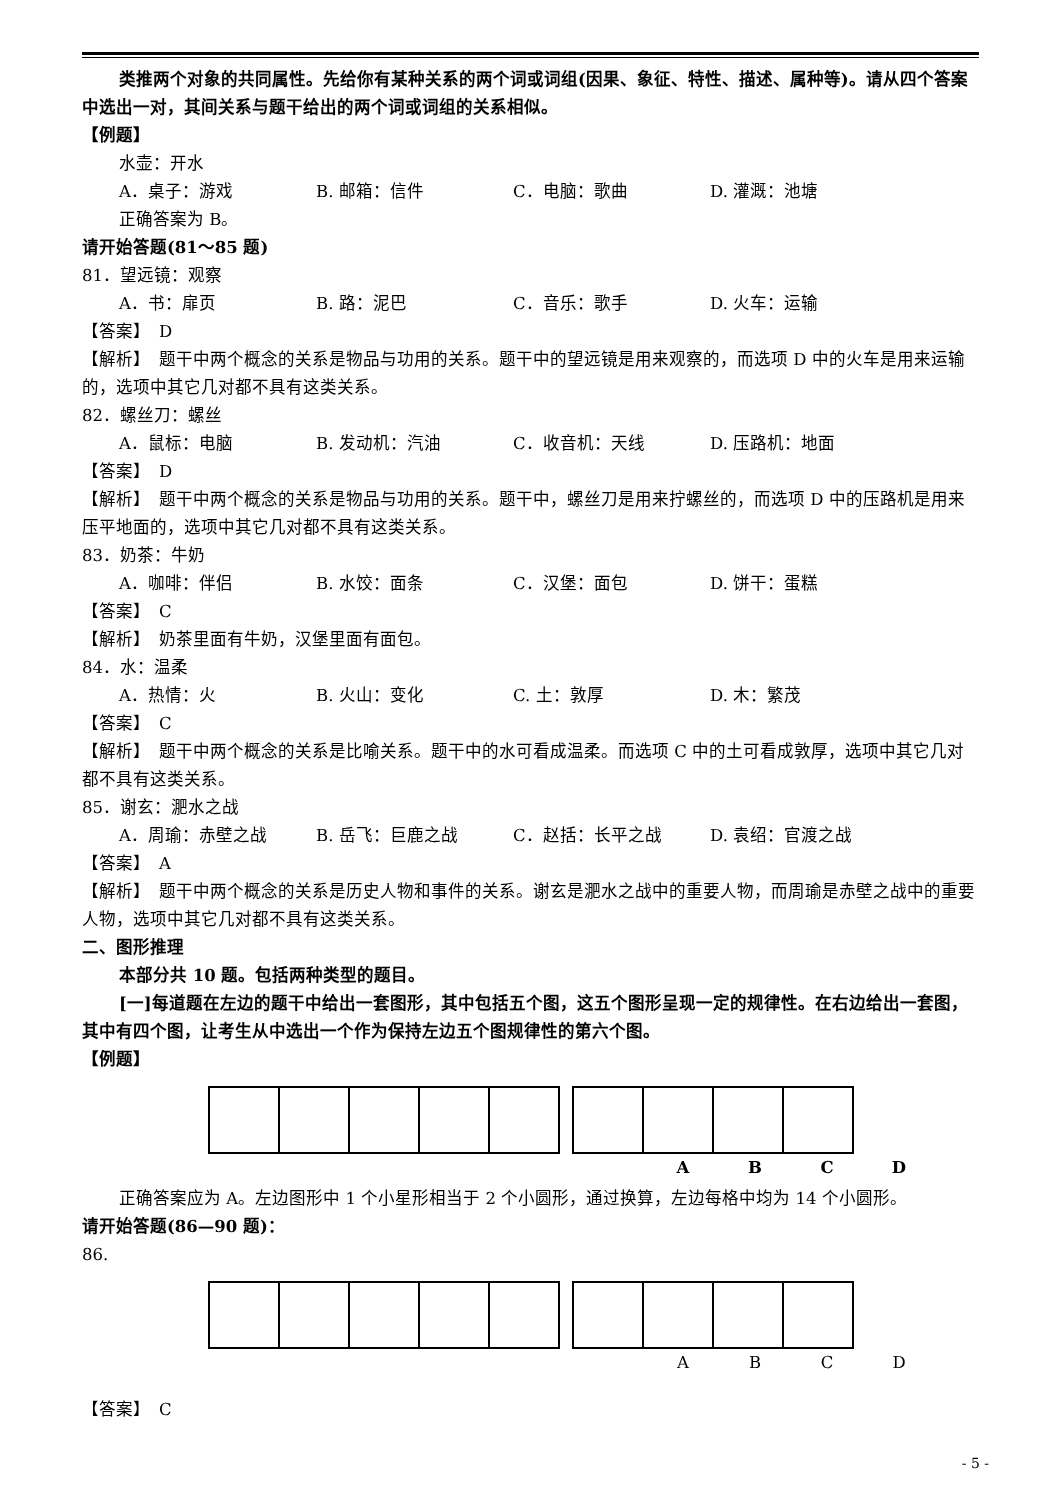类推两个对象的共同属性。先给你有某种关系的两个词或词组(因果、象征、特性、描述、属种等)。请从四个答案中选出一对，其间关系与题干给出的两个词或词组的关系相似。
【例题】
水壶：开水
A．桌子：游戏 B. 邮箱：信件 C．电脑：歌曲 D. 灌溉：池塘
正确答案为 B。
请开始答题(81～85 题)
81．望远镜：观察
A．书：扉页 B. 路：泥巴 C．音乐：歌手 D. 火车：运输
【答案】　D
【解析】　题干中两个概念的关系是物品与功用的关系。题干中的望远镜是用来观察的，而选项 D 中的火车是用来运输的，选项中其它几对都不具有这类关系。
82．螺丝刀：螺丝
A．鼠标：电脑 B. 发动机：汽油 C．收音机：天线 D. 压路机：地面
【答案】　D
【解析】　题干中两个概念的关系是物品与功用的关系。题干中，螺丝刀是用来拧螺丝的，而选项 D 中的压路机是用来压平地面的，选项中其它几对都不具有这类关系。
83．奶茶：牛奶
A．咖啡：伴侣 B. 水饺：面条 C．汉堡：面包 D. 饼干：蛋糕
【答案】　C
【解析】　奶茶里面有牛奶，汉堡里面有面包。
84．水：温柔
A．热情：火 B. 火山：变化 C. 土：敦厚 D. 木：繁茂
【答案】　C
【解析】　题干中两个概念的关系是比喻关系。题干中的水可看成温柔。而选项 C 中的土可看成敦厚，选项中其它几对都不具有这类关系。
85．谢玄：淝水之战
A．周瑜：赤壁之战 B. 岳飞：巨鹿之战 C．赵括：长平之战 D. 袁绍：官渡之战
【答案】　A
【解析】　题干中两个概念的关系是历史人物和事件的关系。谢玄是淝水之战中的重要人物，而周瑜是赤壁之战中的重要人物，选项中其它几对都不具有这类关系。
二、图形推理
本部分共 10 题。包括两种类型的题目。
[一]每道题在左边的题干中给出一套图形，其中包括五个图，这五个图形呈现一定的规律性。在右边给出一套图，其中有四个图，让考生从中选出一个作为保持左边五个图规律性的第六个图。
【例题】
ABCD
正确答案应为 A。左边图形中 1 个小星形相当于 2 个小圆形，通过换算，左边每格中均为 14 个小圆形。
请开始答题(86—90 题)：
86.
ABCD
【答案】　C
- 5 -